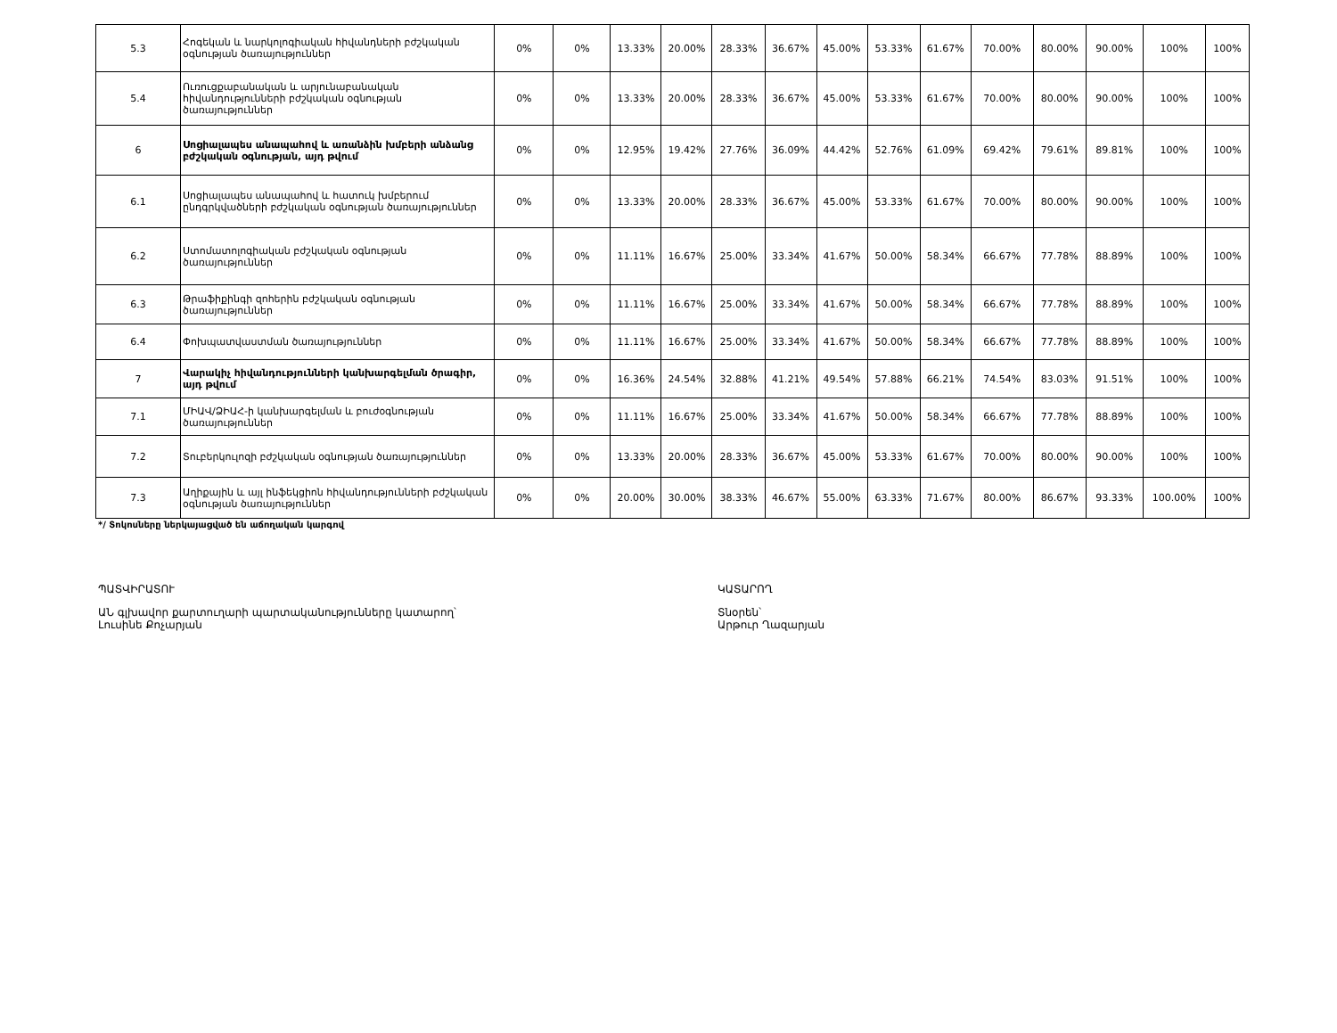| 5.3 | Հոգեկան և նարկոլոգիական հիվանդների բժշկական օգնության ծառայություններ | 0% | 0% | 13.33% | 20.00% | 28.33% | 36.67% | 45.00% | 53.33% | 61.67% | 70.00% | 80.00% | 90.00% | 100% | 100% |
| 5.4 | Ուռուցքաբանական և արյունաբանական հիվանդությունների բժշկական օգնության ծառայություններ | 0% | 0% | 13.33% | 20.00% | 28.33% | 36.67% | 45.00% | 53.33% | 61.67% | 70.00% | 80.00% | 90.00% | 100% | 100% |
| 6 | Սոցիալապես անապահով և առանձին խմբերի անձանց բժշկական օգնության, այդ թվում | 0% | 0% | 12.95% | 19.42% | 27.76% | 36.09% | 44.42% | 52.76% | 61.09% | 69.42% | 79.61% | 89.81% | 100% | 100% |
| 6.1 | Սոցիալապես անապահով և հատուկ խմբերում ընդգրկվածների բժշկական օգնության ծառայություններ | 0% | 0% | 13.33% | 20.00% | 28.33% | 36.67% | 45.00% | 53.33% | 61.67% | 70.00% | 80.00% | 90.00% | 100% | 100% |
| 6.2 | Ստոմատոլոգիական բժշկական օգնության ծառայություններ | 0% | 0% | 11.11% | 16.67% | 25.00% | 33.34% | 41.67% | 50.00% | 58.34% | 66.67% | 77.78% | 88.89% | 100% | 100% |
| 6.3 | Թրաֆիքինգի զոհերին բժշկական օգնության ծառայություններ | 0% | 0% | 11.11% | 16.67% | 25.00% | 33.34% | 41.67% | 50.00% | 58.34% | 66.67% | 77.78% | 88.89% | 100% | 100% |
| 6.4 | Փոխպատվաստման ծառայություններ | 0% | 0% | 11.11% | 16.67% | 25.00% | 33.34% | 41.67% | 50.00% | 58.34% | 66.67% | 77.78% | 88.89% | 100% | 100% |
| 7 | Վարակիչ հիվանդությունների կանխարգելման ծրագիր, այդ թվում | 0% | 0% | 16.36% | 24.54% | 32.88% | 41.21% | 49.54% | 57.88% | 66.21% | 74.54% | 83.03% | 91.51% | 100% | 100% |
| 7.1 | ՄԻԱՎ/ՁԻԱՀ-ի կանխարգելման և բուժօգնության ծառայություններ | 0% | 0% | 11.11% | 16.67% | 25.00% | 33.34% | 41.67% | 50.00% | 58.34% | 66.67% | 77.78% | 88.89% | 100% | 100% |
| 7.2 | Տուբերկուլոզի բժշկական օգնության ծառայություններ | 0% | 0% | 13.33% | 20.00% | 28.33% | 36.67% | 45.00% | 53.33% | 61.67% | 70.00% | 80.00% | 90.00% | 100% | 100% |
| 7.3 | Աղիքային և այլ ինֆեկցիոն հիվանդությունների բժշկական օգնության ծառայություններ | 0% | 0% | 20.00% | 30.00% | 38.33% | 46.67% | 55.00% | 63.33% | 71.67% | 80.00% | 86.67% | 93.33% | 100.00% | 100% |
*/ Տոկոսները ներկայացված են աճողական կարգով
ՊԱՏՎԻՐԱՏՈՒ
ԱՆ գլխավոր քարտուղարի պարտականությունները կատարող՝
Լուսինե Քոչարյան
ԿԱՏԱՐՈՂ
Տնօրեն՝
Արթուր Ղազարյան